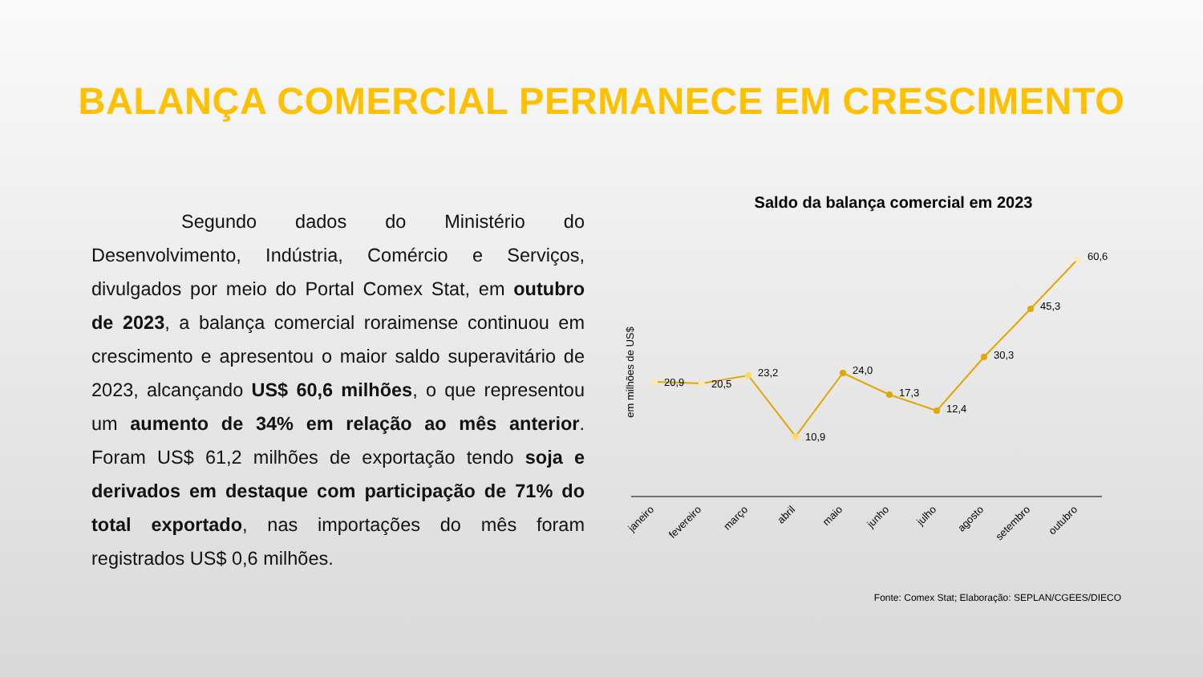BALANÇA COMERCIAL PERMANECE EM CRESCIMENTO
Segundo dados do Ministério do Desenvolvimento, Indústria, Comércio e Serviços, divulgados por meio do Portal Comex Stat, em outubro de 2023, a balança comercial roraimense continuou em crescimento e apresentou o maior saldo superavitário de 2023, alcançando US$ 60,6 milhões, o que representou um aumento de 34% em relação ao mês anterior. Foram US$ 61,2 milhões de exportação tendo soja e derivados em destaque com participação de 71% do total exportado, nas importações do mês foram registrados US$ 0,6 milhões.
Saldo da balança comercial em 2023
em milhões de US$
20,9
20,5
23,2
10,9
24,0
17,3
12,4
30,3
45,3
60,6
janeiro
fevereiro
março
abril
maio
junho
julho
agosto
setembro
outubro
Fonte: Comex Stat; Elaboração: SEPLAN/CGEES/DIECO